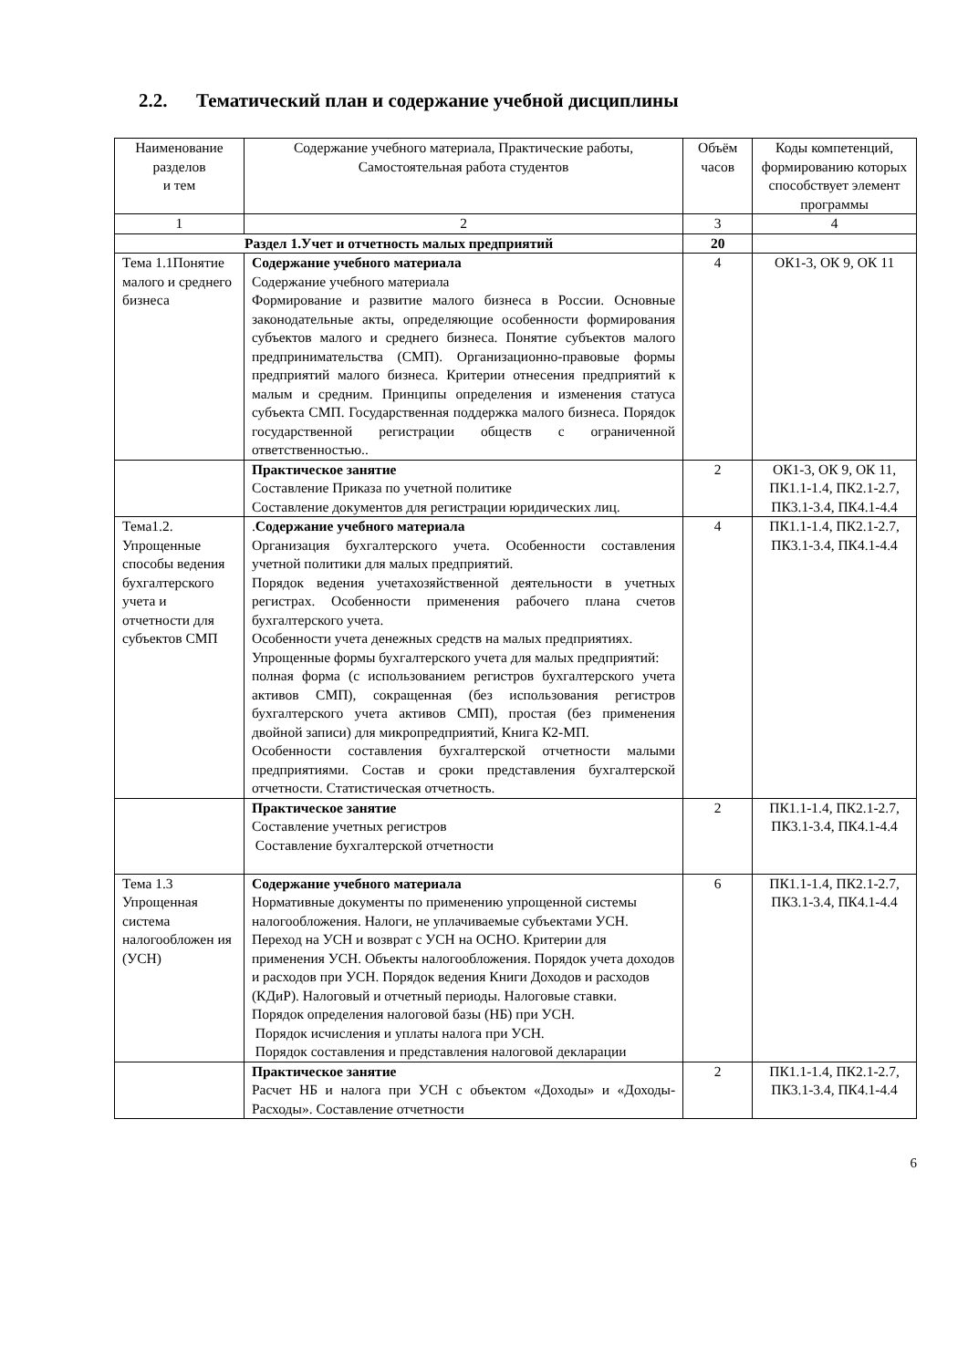2.2. Тематический план и содержание учебной дисциплины
| Наименование разделов и тем | Содержание учебного материала, Практические работы, Самостоятельная работа студентов | Объём часов | Коды компетенций, формированию которых способствует элемент программы |
| --- | --- | --- | --- |
| 1 | 2 | 3 | 4 |
| Раздел 1.Учет и отчетность малых предприятий | | 20 | |
| Тема 1.1Понятие малого и среднего бизнеса | Содержание учебного материала Содержание учебного материала Формирование и развитие малого бизнеса в России. Основные законодательные акты, определяющие особенности формирования субъектов малого и среднего бизнеса. Понятие субъектов малого предпринимательства (СМП). Организационно-правовые формы предприятий малого бизнеса. Критерии отнесения предприятий к малым и средним. Принципы определения и изменения статуса субъекта СМП. Государственная поддержка малого бизнеса. Порядок государственной регистрации обществ с ограниченной ответственностью.. | 4 | ОК1-3, ОК 9, ОК 11 |
| | Практическое занятие Составление Приказа по учетной политике Составление документов для регистрации юридических лиц. | 2 | ОК1-3, ОК 9, ОК 11, ПК1.1-1.4, ПК2.1-2.7, ПК3.1-3.4, ПК4.1-4.4 |
| Тема1.2. Упрощенные способы ведения бухгалтерского учета и отчетности для субъектов СМП | . Содержание учебного материала Организация бухгалтерского учета. Особенности составления учетной политики для малых предприятий. Порядок ведения учетахозяйственной деятельности в учетных регистрах. Особенности применения рабочего плана счетов бухгалтерского учета. Особенности учета денежных средств на малых предприятиях. Упрощенные формы бухгалтерского учета для малых предприятий: полная форма (с использованием регистров бухгалтерского учета активов СМП), сокращенная (без использования регистров бухгалтерского учета активов СМП), простая (без применения двойной записи) для микропредприятий, Книга К2-МП. Особенности составления бухгалтерской отчетности малыми предприятиями. Состав и сроки представления бухгалтерской отчетности. Статистическая отчетность. | 4 | ПК1.1-1.4, ПК2.1-2.7, ПК3.1-3.4, ПК4.1-4.4 |
| | Практическое занятие Составление учетных регистров Составление бухгалтерской отчетности | 2 | ПК1.1-1.4, ПК2.1-2.7, ПК3.1-3.4, ПК4.1-4.4 |
| Тема 1.3 Упрощенная система налогообложен ия (УСН) | Содержание учебного материала Нормативные документы по применению упрощенной системы налогообложения. Налоги, не уплачиваемые субъектами УСН. Переход на УСН и возврат с УСН на ОСНО. Критерии для применения УСН. Объекты налогообложения. Порядок учета доходов и расходов при УСН. Порядок ведения Книги Доходов и расходов (КДиР). Налоговый и отчетный периоды. Налоговые ставки. Порядок определения налоговой базы (НБ) при УСН. Порядок исчисления и уплаты налога при УСН. Порядок составления и представления налоговой декларации | 6 | ПК1.1-1.4, ПК2.1-2.7, ПК3.1-3.4, ПК4.1-4.4 |
| | Практическое занятие Расчет НБ и налога при УСН с объектом «Доходы» и «Доходы-Расходы». Составление отчетности | 2 | ПК1.1-1.4, ПК2.1-2.7, ПК3.1-3.4, ПК4.1-4.4 |
6